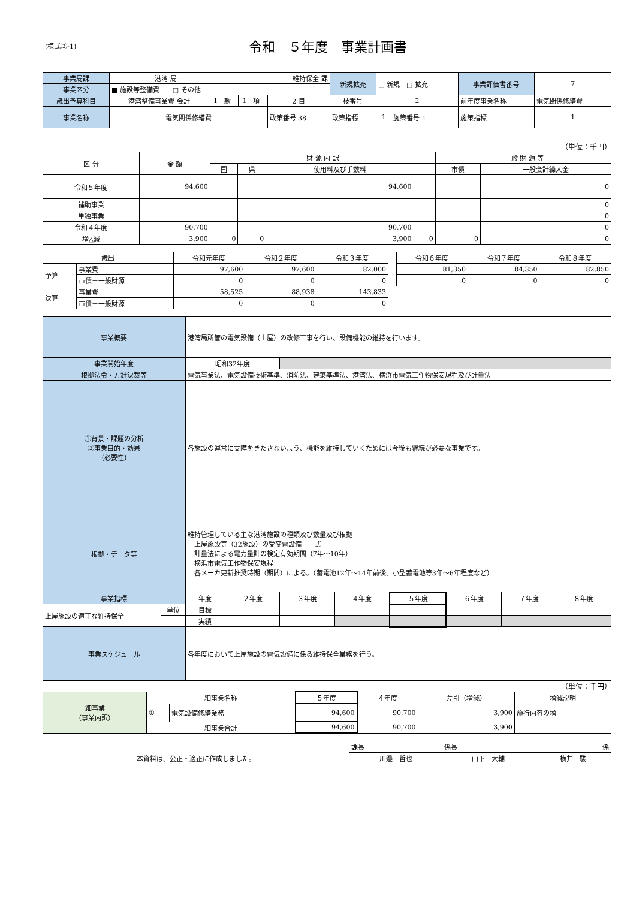(様式②-1)
令和　５年度　事業計画書
| 事業局課 | 港湾 局 | | 維持保全 課 | | | | 新規拡充 | □ 新規 □ 拡充 | | 事業評価書番号 | 7 |
| 事業区分 | ■ 施設等整備費 □ その他 | | | | | | | | | | |
| 歳出予算科目 | 港湾整備事業費 会計 | 1 | 款 | 1 | 項 | 2 目 | 枝番号 | 2 | | 前年度事業名称 | 電気関係修繕費 |
| 事業名称 | 電気関係修繕費 | | | | | 政策番号 38 | 政策指標 | 1 | 施策番号 1 | 施策指標 | 1 |
（単位：千円）
| 区 分 | 金 額 | 財 源 内 訳 | | | | 一 般 財 源 等 | |
| --- | --- | --- | --- | --- | --- | --- | --- |
| | | 国 | 県 | 使用料及び手数料 | | 市債 | 一般会計繰入金 |
| 令和５年度 | 94,600 | | | 94,600 | | | 0 |
| 補助事業 | | | | | | | 0 |
| 単独事業 | | | | | | | 0 |
| 令和４年度 | 90,700 | | | 90,700 | | | 0 |
| 増△減 | 3,900 | 0 | 0 | 3,900 | 0 | 0 | 0 |
| 歳出 | | 令和元年度 | 令和２年度 | 令和３年度 | | 令和６年度 | 令和７年度 | 令和８年度 |
| --- | --- | --- | --- | --- | --- | --- | --- | --- |
| 予算 | 事業費 | 97,600 | 97,600 | 82,000 | | 81,350 | 84,350 | 82,850 |
| | 市債＋一般財源 | 0 | 0 | 0 | | 0 | 0 | 0 |
| 決算 | 事業費 | 58,525 | 88,938 | 143,833 | | | | |
| | 市債＋一般財源 | 0 | 0 | 0 | | | | |
| 事業概要 | | 港湾局所管の電気設備（上屋）の改修工事を行い、設備機能の維持を行います。 | | | | | | | |
| 事業開始年度 | | 昭和32年度 | | | | | | | |
| 根拠法令・方針決裁等 | | 電気事業法、電気設備技術基準、消防法、建築基準法、港湾法、横浜市電気工作物保安規程及び計量法 | | | | | | | |
| ①背景・課題の分析 ②事業目的・効果 （必要性） | | 各施設の運営に支障をきたさないよう、機能を維持していくためには今後も継続が必要な事業です。 | | | | | | | |
| 根拠・データ等 | | 維持管理している主な港湾施設の種類及び数量及び根拠 上屋施設等（32施設）の受変電設備 一式 計量法による電力量計の検定有効期間（7年～10年） 横浜市電気工作物保安規程 各メーカ更新推奨時期（期間）による。（蓄電池12年～14年前後、小型蓄電池等3年～6年程度など） | | | | | | | |
| 事業指標 | | 年度 | ２年度 | ３年度 | ４年度 | ５年度 | ６年度 | ７年度 | ８年度 |
| 上屋施設の適正な維持保全 | 単位 | 目標 | | | | | | | |
| | | 実績 | | | | | | | |
| 事業スケジュール | | 各年度において上屋施設の電気設備に係る維持保全業務を行う。 | | | | | | | |
（単位：千円）
| 細事業 （事業内訳） | 細事業名称 | | ５年度 | ４年度 | 差引（増減） | 増減説明 |
| | ① | 電気設備修繕業務 | 94,600 | 90,700 | 3,900 | 施行内容の増 |
| | 細事業合計 | | 94,600 | 90,700 | 3,900 | |
| 本資料は、公正・適正に作成しました。 | 課長 | 係長 | 係 |
| | 川邉 哲也 | 山下 大輔 | 横井 駿 |